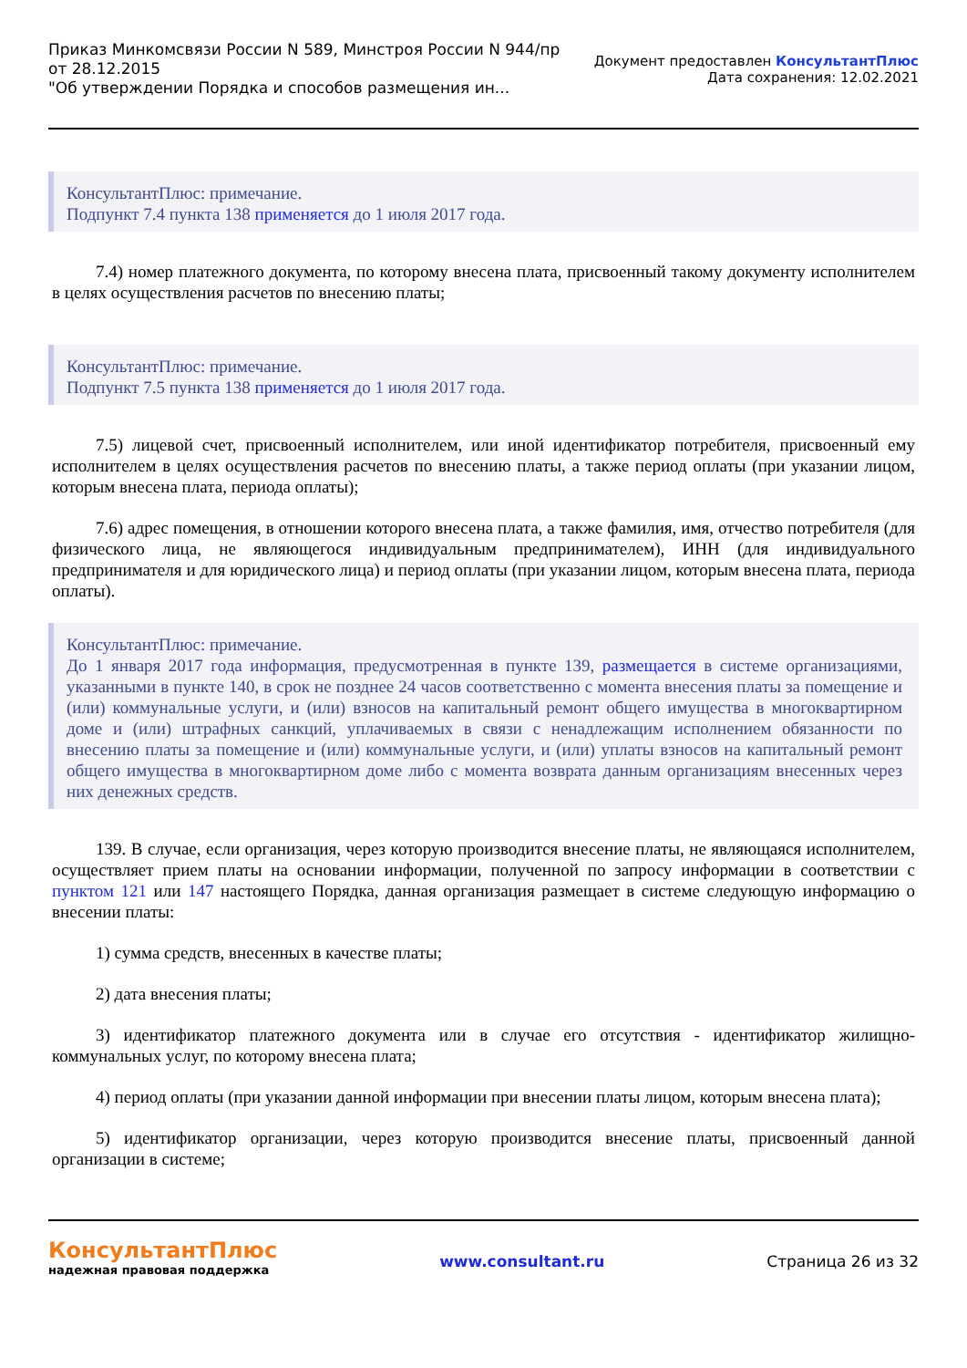Приказ Минкомсвязи России N 589, Минстроя России N 944/пр
от 28.12.2015
"Об утверждении Порядка и способов размещения ин...
Документ предоставлен КонсультантПлюс
Дата сохранения: 12.02.2021
КонсультантПлюс: примечание.
Подпункт 7.4 пункта 138 применяется до 1 июля 2017 года.
7.4) номер платежного документа, по которому внесена плата, присвоенный такому документу исполнителем в целях осуществления расчетов по внесению платы;
КонсультантПлюс: примечание.
Подпункт 7.5 пункта 138 применяется до 1 июля 2017 года.
7.5) лицевой счет, присвоенный исполнителем, или иной идентификатор потребителя, присвоенный ему исполнителем в целях осуществления расчетов по внесению платы, а также период оплаты (при указании лицом, которым внесена плата, периода оплаты);
7.6) адрес помещения, в отношении которого внесена плата, а также фамилия, имя, отчество потребителя (для физического лица, не являющегося индивидуальным предпринимателем), ИНН (для индивидуального предпринимателя и для юридического лица) и период оплаты (при указании лицом, которым внесена плата, периода оплаты).
КонсультантПлюс: примечание.
До 1 января 2017 года информация, предусмотренная в пункте 139, размещается в системе организациями, указанными в пункте 140, в срок не позднее 24 часов соответственно с момента внесения платы за помещение и (или) коммунальные услуги, и (или) взносов на капитальный ремонт общего имущества в многоквартирном доме и (или) штрафных санкций, уплачиваемых в связи с ненадлежащим исполнением обязанности по внесению платы за помещение и (или) коммунальные услуги, и (или) уплаты взносов на капитальный ремонт общего имущества в многоквартирном доме либо с момента возврата данным организациям внесенных через них денежных средств.
139. В случае, если организация, через которую производится внесение платы, не являющаяся исполнителем, осуществляет прием платы на основании информации, полученной по запросу информации в соответствии с пунктом 121 или 147 настоящего Порядка, данная организация размещает в системе следующую информацию о внесении платы:
1) сумма средств, внесенных в качестве платы;
2) дата внесения платы;
3) идентификатор платежного документа или в случае его отсутствия - идентификатор жилищно-коммунальных услуг, по которому внесена плата;
4) период оплаты (при указании данной информации при внесении платы лицом, которым внесена плата);
5) идентификатор организации, через которую производится внесение платы, присвоенный данной организации в системе;
КонсультантПлюс
надежная правовая поддержка
www.consultant.ru Страница 26 из 32